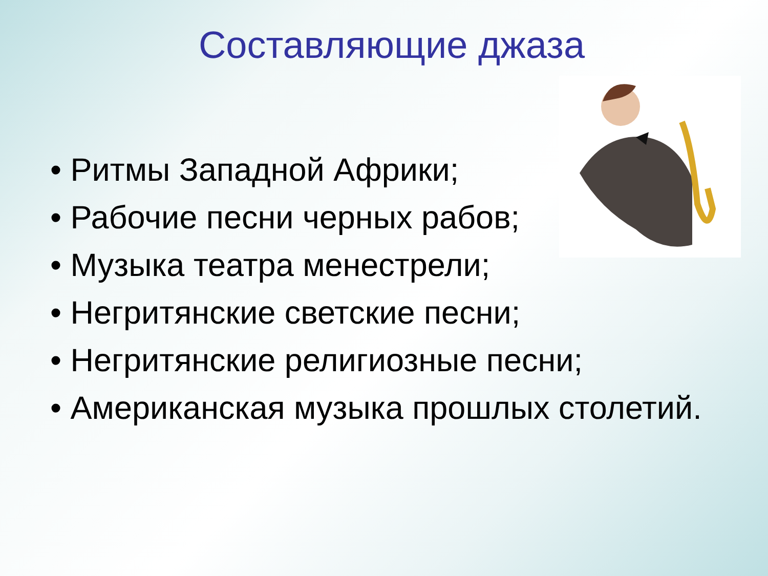Составляющие джаза
• Ритмы Западной Африки;
• Рабочие песни черных рабов;
• Музыка театра менестрели;
• Негритянские светские песни;
• Негритянские религиозные песни;
• Американская музыка прошлых столетий.